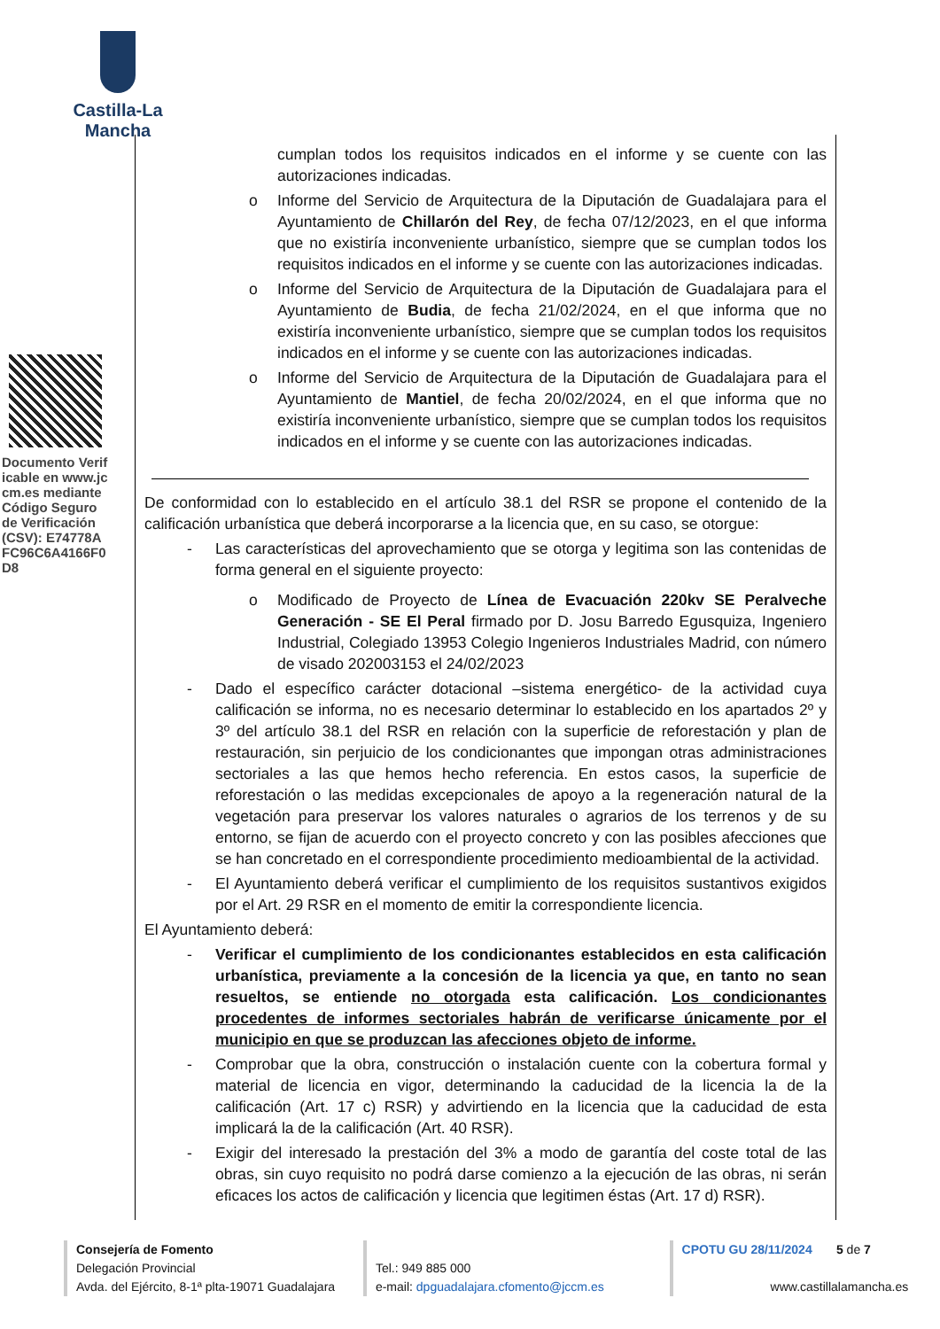Castilla-La Mancha
Documento Verificable en www.jccm.es mediante Código Seguro de Verificación (CSV): E74778AFC96C6A4166F0D8
cumplan todos los requisitos indicados en el informe y se cuente con las autorizaciones indicadas.
o Informe del Servicio de Arquitectura de la Diputación de Guadalajara para el Ayuntamiento de Chillarón del Rey, de fecha 07/12/2023, en el que informa que no existiría inconveniente urbanístico, siempre que se cumplan todos los requisitos indicados en el informe y se cuente con las autorizaciones indicadas.
o Informe del Servicio de Arquitectura de la Diputación de Guadalajara para el Ayuntamiento de Budia, de fecha 21/02/2024, en el que informa que no existiría inconveniente urbanístico, siempre que se cumplan todos los requisitos indicados en el informe y se cuente con las autorizaciones indicadas.
o Informe del Servicio de Arquitectura de la Diputación de Guadalajara para el Ayuntamiento de Mantiel, de fecha 20/02/2024, en el que informa que no existiría inconveniente urbanístico, siempre que se cumplan todos los requisitos indicados en el informe y se cuente con las autorizaciones indicadas.
De conformidad con lo establecido en el artículo 38.1 del RSR se propone el contenido de la calificación urbanística que deberá incorporarse a la licencia que, en su caso, se otorgue:
- Las características del aprovechamiento que se otorga y legitima son las contenidas de forma general en el siguiente proyecto:
o Modificado de Proyecto de Línea de Evacuación 220kv SE Peralveche Generación - SE El Peral firmado por D. Josu Barredo Egusquiza, Ingeniero Industrial, Colegiado 13953 Colegio Ingenieros Industriales Madrid, con número de visado 202003153 el 24/02/2023
- Dado el específico carácter dotacional –sistema energético- de la actividad cuya calificación se informa, no es necesario determinar lo establecido en los apartados 2º y 3º del artículo 38.1 del RSR en relación con la superficie de reforestación y plan de restauración, sin perjuicio de los condicionantes que impongan otras administraciones sectoriales a las que hemos hecho referencia. En estos casos, la superficie de reforestación o las medidas excepcionales de apoyo a la regeneración natural de la vegetación para preservar los valores naturales o agrarios de los terrenos y de su entorno, se fijan de acuerdo con el proyecto concreto y con las posibles afecciones que se han concretado en el correspondiente procedimiento medioambiental de la actividad.
- El Ayuntamiento deberá verificar el cumplimiento de los requisitos sustantivos exigidos por el Art. 29 RSR en el momento de emitir la correspondiente licencia.
El Ayuntamiento deberá:
- Verificar el cumplimiento de los condicionantes establecidos en esta calificación urbanística, previamente a la concesión de la licencia ya que, en tanto no sean resueltos, se entiende no otorgada esta calificación. Los condicionantes procedentes de informes sectoriales habrán de verificarse únicamente por el municipio en que se produzcan las afecciones objeto de informe.
- Comprobar que la obra, construcción o instalación cuente con la cobertura formal y material de licencia en vigor, determinando la caducidad de la licencia la de la calificación (Art. 17 c) RSR) y advirtiendo en la licencia que la caducidad de esta implicará la de la calificación (Art. 40 RSR).
- Exigir del interesado la prestación del 3% a modo de garantía del coste total de las obras, sin cuyo requisito no podrá darse comienzo a la ejecución de las obras, ni serán eficaces los actos de calificación y licencia que legitimen éstas (Art. 17 d) RSR).
Consejería de Fomento
Delegación Provincial
Avda. del Ejército, 8-1ª plta-19071 Guadalajara
Tel.: 949 885 000
e-mail: dpguadalajara.cfomento@jccm.es
CPOTU GU 28/11/2024 5 de 7
www.castillalamancha.es